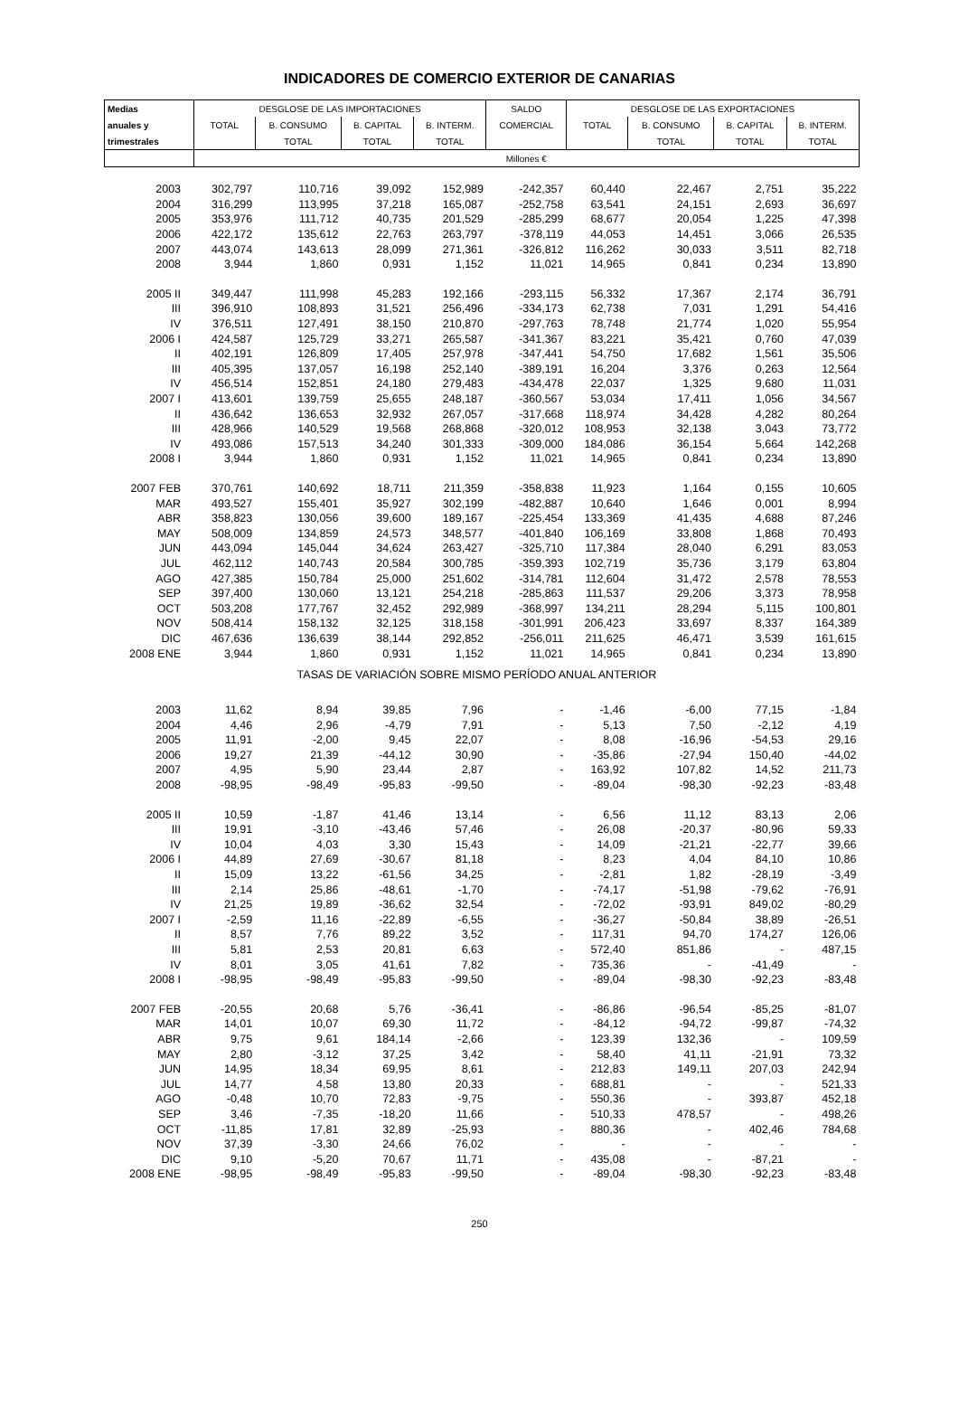INDICADORES DE COMERCIO EXTERIOR DE CANARIAS
| Medias | DESGLOSE DE LAS IMPORTACIONES | | | | SALDO | DESGLOSE DE LAS EXPORTACIONES | | | |
| --- | --- | --- | --- | --- | --- | --- | --- | --- | --- |
| anuales y | TOTAL | B. CONSUMO | B. CAPITAL | B. INTERM. | COMERCIAL | TOTAL | B. CONSUMO | B. CAPITAL | B. INTERM. |
| trimestrales | | TOTAL | TOTAL | TOTAL | | | TOTAL | TOTAL | TOTAL |
| | Millones € | | | | | | | | |
| 2003 | 302,797 | 110,716 | 39,092 | 152,989 | -242,357 | 60,440 | 22,467 | 2,751 | 35,222 |
| 2004 | 316,299 | 113,995 | 37,218 | 165,087 | -252,758 | 63,541 | 24,151 | 2,693 | 36,697 |
| 2005 | 353,976 | 111,712 | 40,735 | 201,529 | -285,299 | 68,677 | 20,054 | 1,225 | 47,398 |
| 2006 | 422,172 | 135,612 | 22,763 | 263,797 | -378,119 | 44,053 | 14,451 | 3,066 | 26,535 |
| 2007 | 443,074 | 143,613 | 28,099 | 271,361 | -326,812 | 116,262 | 30,033 | 3,511 | 82,718 |
| 2008 | 3,944 | 1,860 | 0,931 | 1,152 | 11,021 | 14,965 | 0,841 | 0,234 | 13,890 |
| 2005 II | 349,447 | 111,998 | 45,283 | 192,166 | -293,115 | 56,332 | 17,367 | 2,174 | 36,791 |
| III | 396,910 | 108,893 | 31,521 | 256,496 | -334,173 | 62,738 | 7,031 | 1,291 | 54,416 |
| IV | 376,511 | 127,491 | 38,150 | 210,870 | -297,763 | 78,748 | 21,774 | 1,020 | 55,954 |
| 2006 I | 424,587 | 125,729 | 33,271 | 265,587 | -341,367 | 83,221 | 35,421 | 0,760 | 47,039 |
| II | 402,191 | 126,809 | 17,405 | 257,978 | -347,441 | 54,750 | 17,682 | 1,561 | 35,506 |
| III | 405,395 | 137,057 | 16,198 | 252,140 | -389,191 | 16,204 | 3,376 | 0,263 | 12,564 |
| IV | 456,514 | 152,851 | 24,180 | 279,483 | -434,478 | 22,037 | 1,325 | 9,680 | 11,031 |
| 2007 I | 413,601 | 139,759 | 25,655 | 248,187 | -360,567 | 53,034 | 17,411 | 1,056 | 34,567 |
| II | 436,642 | 136,653 | 32,932 | 267,057 | -317,668 | 118,974 | 34,428 | 4,282 | 80,264 |
| III | 428,966 | 140,529 | 19,568 | 268,868 | -320,012 | 108,953 | 32,138 | 3,043 | 73,772 |
| IV | 493,086 | 157,513 | 34,240 | 301,333 | -309,000 | 184,086 | 36,154 | 5,664 | 142,268 |
| 2008 I | 3,944 | 1,860 | 0,931 | 1,152 | 11,021 | 14,965 | 0,841 | 0,234 | 13,890 |
| 2007 FEB | 370,761 | 140,692 | 18,711 | 211,359 | -358,838 | 11,923 | 1,164 | 0,155 | 10,605 |
| MAR | 493,527 | 155,401 | 35,927 | 302,199 | -482,887 | 10,640 | 1,646 | 0,001 | 8,994 |
| ABR | 358,823 | 130,056 | 39,600 | 189,167 | -225,454 | 133,369 | 41,435 | 4,688 | 87,246 |
| MAY | 508,009 | 134,859 | 24,573 | 348,577 | -401,840 | 106,169 | 33,808 | 1,868 | 70,493 |
| JUN | 443,094 | 145,044 | 34,624 | 263,427 | -325,710 | 117,384 | 28,040 | 6,291 | 83,053 |
| JUL | 462,112 | 140,743 | 20,584 | 300,785 | -359,393 | 102,719 | 35,736 | 3,179 | 63,804 |
| AGO | 427,385 | 150,784 | 25,000 | 251,602 | -314,781 | 112,604 | 31,472 | 2,578 | 78,553 |
| SEP | 397,400 | 130,060 | 13,121 | 254,218 | -285,863 | 111,537 | 29,206 | 3,373 | 78,958 |
| OCT | 503,208 | 177,767 | 32,452 | 292,989 | -368,997 | 134,211 | 28,294 | 5,115 | 100,801 |
| NOV | 508,414 | 158,132 | 32,125 | 318,158 | -301,991 | 206,423 | 33,697 | 8,337 | 164,389 |
| DIC | 467,636 | 136,639 | 38,144 | 292,852 | -256,011 | 211,625 | 46,471 | 3,539 | 161,615 |
| 2008 ENE | 3,944 | 1,860 | 0,931 | 1,152 | 11,021 | 14,965 | 0,841 | 0,234 | 13,890 |
| TASAS DE VARIACIÓN SOBRE MISMO PERÍODO ANUAL ANTERIOR | | | | | | | | | |
| 2003 | 11,62 | 8,94 | 39,85 | 7,96 | - | -1,46 | -6,00 | 77,15 | -1,84 |
| 2004 | 4,46 | 2,96 | -4,79 | 7,91 | - | 5,13 | 7,50 | -2,12 | 4,19 |
| 2005 | 11,91 | -2,00 | 9,45 | 22,07 | - | 8,08 | -16,96 | -54,53 | 29,16 |
| 2006 | 19,27 | 21,39 | -44,12 | 30,90 | - | -35,86 | -27,94 | 150,40 | -44,02 |
| 2007 | 4,95 | 5,90 | 23,44 | 2,87 | - | 163,92 | 107,82 | 14,52 | 211,73 |
| 2008 | -98,95 | -98,49 | -95,83 | -99,50 | - | -89,04 | -98,30 | -92,23 | -83,48 |
| 2005 II | 10,59 | -1,87 | 41,46 | 13,14 | - | 6,56 | 11,12 | 83,13 | 2,06 |
| III | 19,91 | -3,10 | -43,46 | 57,46 | - | 26,08 | -20,37 | -80,96 | 59,33 |
| IV | 10,04 | 4,03 | 3,30 | 15,43 | - | 14,09 | -21,21 | -22,77 | 39,66 |
| 2006 I | 44,89 | 27,69 | -30,67 | 81,18 | - | 8,23 | 4,04 | 84,10 | 10,86 |
| II | 15,09 | 13,22 | -61,56 | 34,25 | - | -2,81 | 1,82 | -28,19 | -3,49 |
| III | 2,14 | 25,86 | -48,61 | -1,70 | - | -74,17 | -51,98 | -79,62 | -76,91 |
| IV | 21,25 | 19,89 | -36,62 | 32,54 | - | -72,02 | -93,91 | 849,02 | -80,29 |
| 2007 I | -2,59 | 11,16 | -22,89 | -6,55 | - | -36,27 | -50,84 | 38,89 | -26,51 |
| II | 8,57 | 7,76 | 89,22 | 3,52 | - | 117,31 | 94,70 | 174,27 | 126,06 |
| III | 5,81 | 2,53 | 20,81 | 6,63 | - | 572,40 | 851,86 | - | 487,15 |
| IV | 8,01 | 3,05 | 41,61 | 7,82 | - | 735,36 | - | -41,49 | - |
| 2008 I | -98,95 | -98,49 | -95,83 | -99,50 | - | -89,04 | -98,30 | -92,23 | -83,48 |
| 2007 FEB | -20,55 | 20,68 | 5,76 | -36,41 | - | -86,86 | -96,54 | -85,25 | -81,07 |
| MAR | 14,01 | 10,07 | 69,30 | 11,72 | - | -84,12 | -94,72 | -99,87 | -74,32 |
| ABR | 9,75 | 9,61 | 184,14 | -2,66 | - | 123,39 | 132,36 | - | 109,59 |
| MAY | 2,80 | -3,12 | 37,25 | 3,42 | - | 58,40 | 41,11 | -21,91 | 73,32 |
| JUN | 14,95 | 18,34 | 69,95 | 8,61 | - | 212,83 | 149,11 | 207,03 | 242,94 |
| JUL | 14,77 | 4,58 | 13,80 | 20,33 | - | 688,81 | - | - | 521,33 |
| AGO | -0,48 | 10,70 | 72,83 | -9,75 | - | 550,36 | - | 393,87 | 452,18 |
| SEP | 3,46 | -7,35 | -18,20 | 11,66 | - | 510,33 | 478,57 | - | 498,26 |
| OCT | -11,85 | 17,81 | 32,89 | -25,93 | - | 880,36 | - | 402,46 | 784,68 |
| NOV | 37,39 | -3,30 | 24,66 | 76,02 | - | - | - | - | - |
| DIC | 9,10 | -5,20 | 70,67 | 11,71 | - | 435,08 | - | -87,21 | - |
| 2008 ENE | -98,95 | -98,49 | -95,83 | -99,50 | - | -89,04 | -98,30 | -92,23 | -83,48 |
250